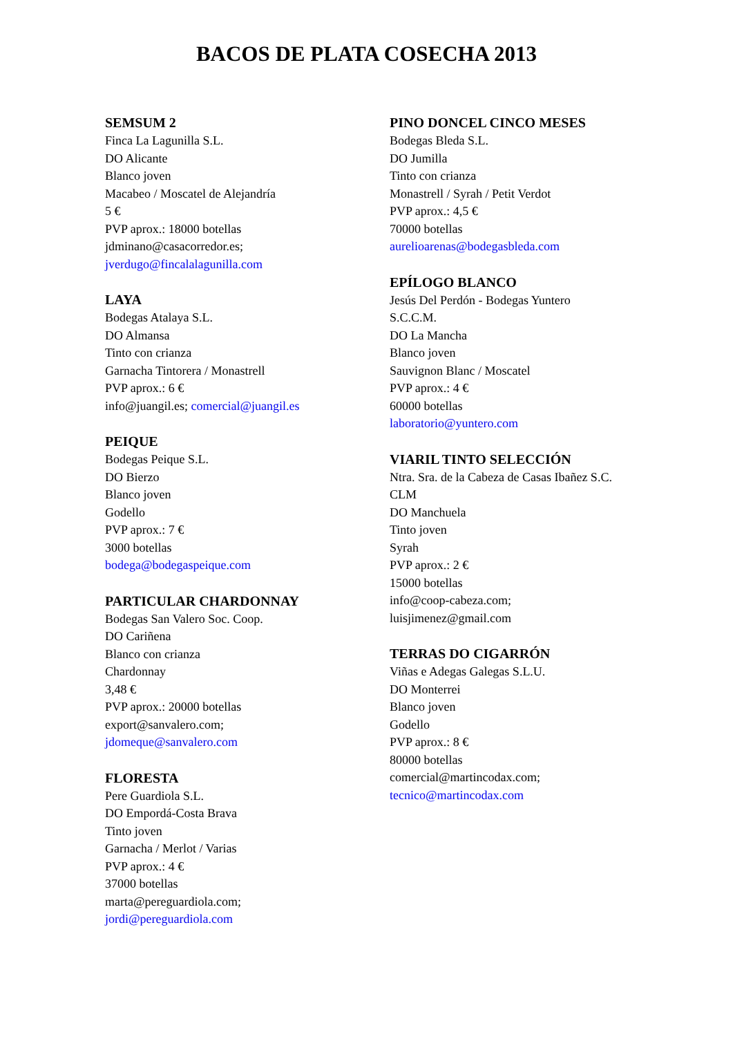BACOS DE PLATA COSECHA 2013
SEMSUM 2
Finca La Lagunilla S.L.
DO Alicante
Blanco joven
Macabeo / Moscatel de Alejandría
5 €
PVP aprox.: 18000 botellas
jdminano@casacorredor.es;
jverdugo@fincalalagunilla.com
LAYA
Bodegas Atalaya S.L.
DO Almansa
Tinto con crianza
Garnacha Tintorera / Monastrell
PVP aprox.: 6 €
info@juangil.es; comercial@juangil.es
PEIQUE
Bodegas Peique S.L.
DO Bierzo
Blanco joven
Godello
PVP aprox.: 7 €
3000 botellas
bodega@bodegaspeique.com
PARTICULAR CHARDONNAY
Bodegas San Valero Soc. Coop.
DO Cariñena
Blanco con crianza
Chardonnay
3,48 €
PVP aprox.: 20000 botellas
export@sanvalero.com;
jdomeque@sanvalero.com
FLORESTA
Pere Guardiola S.L.
DO Empordá-Costa Brava
Tinto joven
Garnacha / Merlot / Varias
PVP aprox.: 4 €
37000 botellas
marta@pereguardiola.com;
jordi@pereguardiola.com
PINO DONCEL CINCO MESES
Bodegas Bleda S.L.
DO Jumilla
Tinto con crianza
Monastrell / Syrah / Petit Verdot
PVP aprox.: 4,5 €
70000 botellas
aurelioarenas@bodegasbleda.com
EPÍLOGO BLANCO
Jesús Del Perdón - Bodegas Yuntero
S.C.C.M.
DO La Mancha
Blanco joven
Sauvignon Blanc / Moscatel
PVP aprox.: 4 €
60000 botellas
laboratorio@yuntero.com
VIARIL TINTO SELECCIÓN
Ntra. Sra. de la Cabeza de Casas Ibañez S.C.
CLM
DO Manchuela
Tinto joven
Syrah
PVP aprox.: 2 €
15000 botellas
info@coop-cabeza.com;
luisjimenez@gmail.com
TERRAS DO CIGARRÓN
Viñas e Adegas Galegas S.L.U.
DO Monterrei
Blanco joven
Godello
PVP aprox.: 8 €
80000 botellas
comercial@martincodax.com;
tecnico@martincodax.com